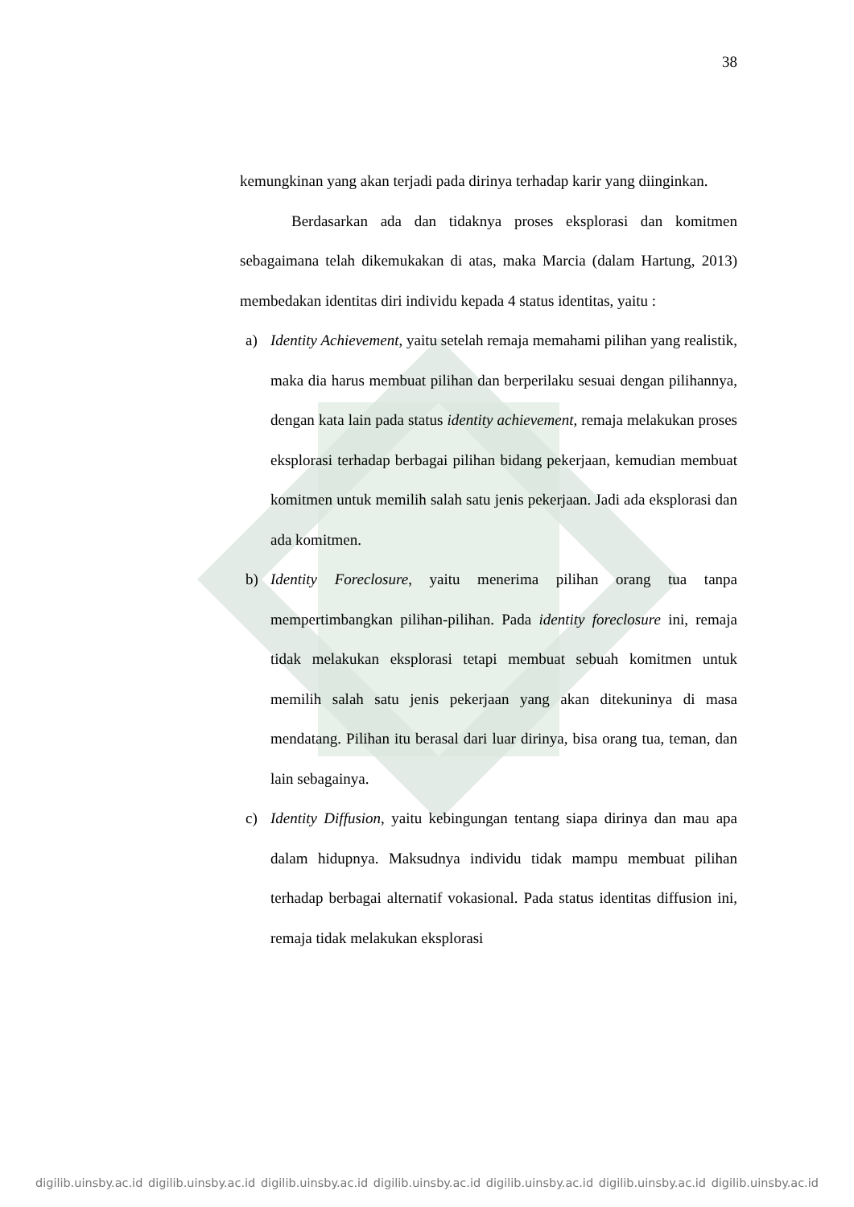38
kemungkinan yang akan terjadi pada dirinya terhadap karir yang diinginkan.
Berdasarkan ada dan tidaknya proses eksplorasi dan komitmen sebagaimana telah dikemukakan di atas, maka Marcia (dalam Hartung, 2013) membedakan identitas diri individu kepada 4 status identitas, yaitu :
a) Identity Achievement, yaitu setelah remaja memahami pilihan yang realistik, maka dia harus membuat pilihan dan berperilaku sesuai dengan pilihannya, dengan kata lain pada status identity achievement, remaja melakukan proses eksplorasi terhadap berbagai pilihan bidang pekerjaan, kemudian membuat komitmen untuk memilih salah satu jenis pekerjaan. Jadi ada eksplorasi dan ada komitmen.
b) Identity Foreclosure, yaitu menerima pilihan orang tua tanpa mempertimbangkan pilihan-pilihan. Pada identity foreclosure ini, remaja tidak melakukan eksplorasi tetapi membuat sebuah komitmen untuk memilih salah satu jenis pekerjaan yang akan ditekuninya di masa mendatang. Pilihan itu berasal dari luar dirinya, bisa orang tua, teman, dan lain sebagainya.
c) Identity Diffusion, yaitu kebingungan tentang siapa dirinya dan mau apa dalam hidupnya. Maksudnya individu tidak mampu membuat pilihan terhadap berbagai alternatif vokasional. Pada status identitas diffusion ini, remaja tidak melakukan eksplorasi
digilib.uinsby.ac.id digilib.uinsby.ac.id digilib.uinsby.ac.id digilib.uinsby.ac.id digilib.uinsby.ac.id digilib.uinsby.ac.id digilib.uinsby.ac.id